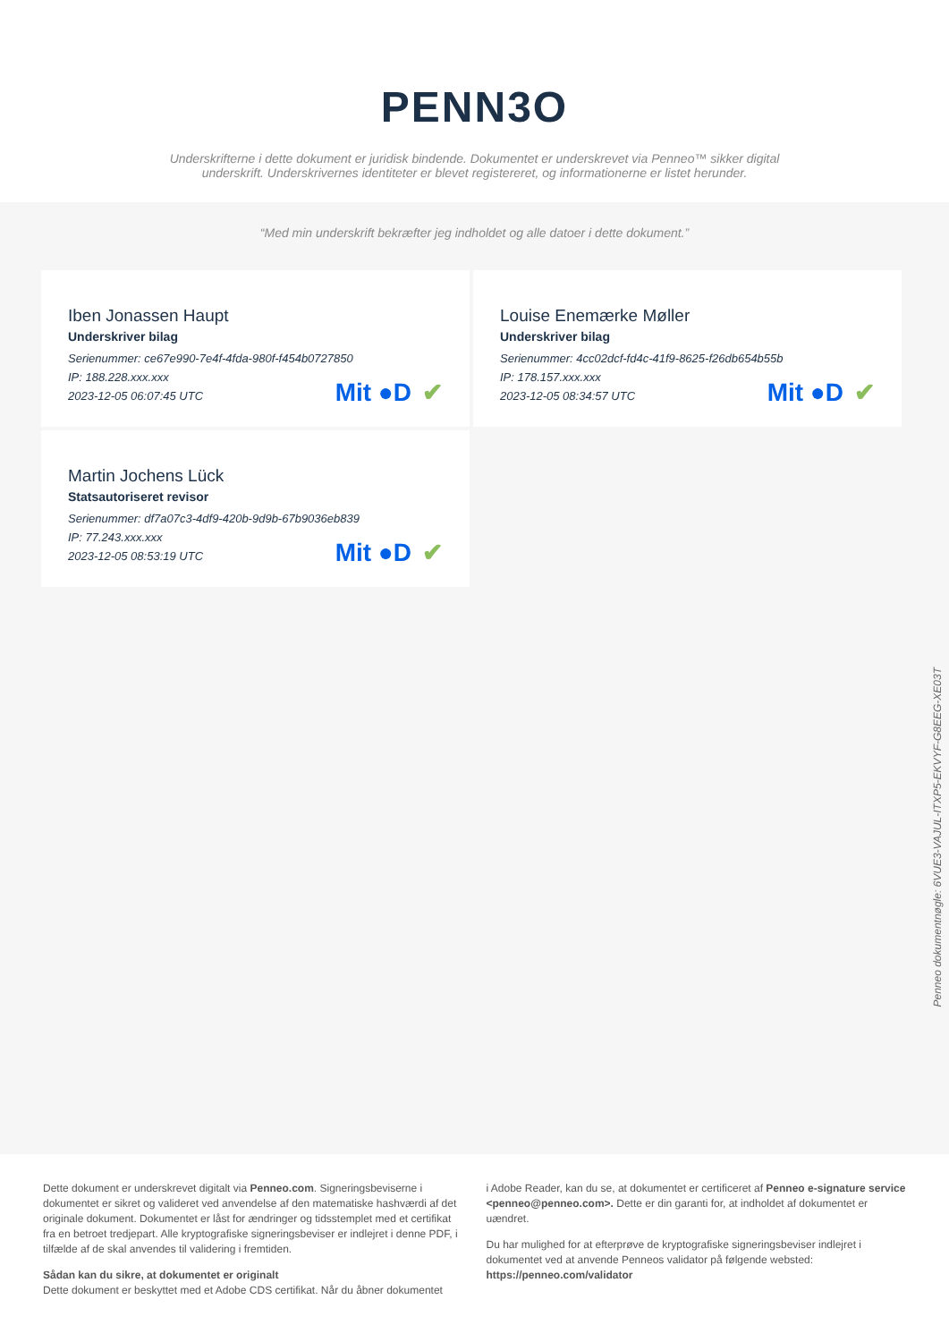PENN3O
Underskrifterne i dette dokument er juridisk bindende. Dokumentet er underskrevet via Penneo™ sikker digital underskrift. Underskrivernes identiteter er blevet registereret, og informationerne er listet herunder.
“Med min underskrift bekræfter jeg indholdet og alle datoer i dette dokument.”
Iben Jonassen Haupt
Underskriver bilag
Serienummer: ce67e990-7e4f-4fda-980f-f454b0727850
IP: 188.228.xxx.xxx
2023-12-05 06:07:45 UTC
Mit ●D ✔
Louise Enemærke Møller
Underskriver bilag
Serienummer: 4cc02dcf-fd4c-41f9-8625-f26db654b55b
IP: 178.157.xxx.xxx
2023-12-05 08:34:57 UTC
Mit ●D ✔
Martin Jochens Lück
Statsautoriseret revisor
Serienummer: df7a07c3-4df9-420b-9d9b-67b9036eb839
IP: 77.243.xxx.xxx
2023-12-05 08:53:19 UTC
Mit ●D ✔
Penneo dokumentnøgle: 6VUE3-VAJUL-ITXP5-EKVYF-G8EEG-XE03T
Dette dokument er underskrevet digitalt via Penneo.com. Signeringsbeviserne i dokumentet er sikret og valideret ved anvendelse af den matematiske hashværdi af det originale dokument. Dokumentet er låst for ændringer og tidsstemplet med et certifikat fra en betroet tredjepart. Alle kryptografiske signeringsbeviser er indlejret i denne PDF, i tilfælde af de skal anvendes til validering i fremtiden.
Sådan kan du sikre, at dokumentet er originalt
Dette dokument er beskyttet med et Adobe CDS certifikat. Når du åbner dokumentet
i Adobe Reader, kan du se, at dokumentet er certificeret af Penneo e-signature service <penneo@penneo.com>. Dette er din garanti for, at indholdet af dokumentet er uændret.
Du har mulighed for at efterprøve de kryptografiske signeringsbeviser indlejret i dokumentet ved at anvende Penneos validator på følgende websted: https://penneo.com/validator